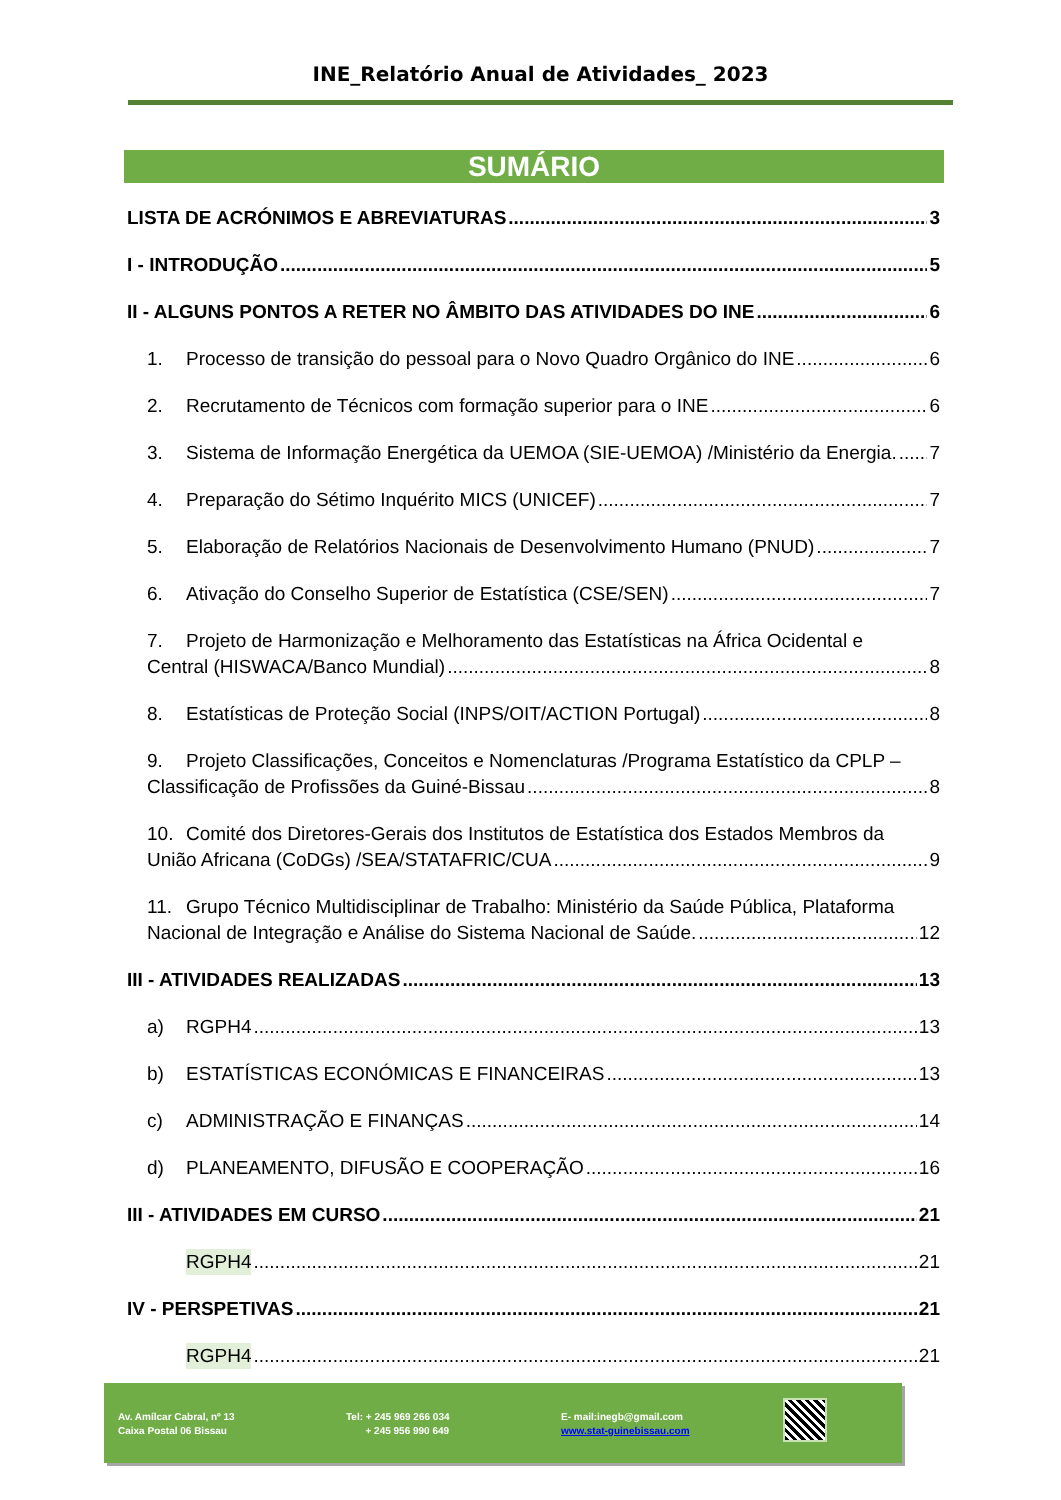INE_Relatório Anual de Atividades_ 2023
SUMÁRIO
LISTA DE ACRÓNIMOS E ABREVIATURAS 3
I - INTRODUÇÃO 5
II - ALGUNS PONTOS A RETER NO ÂMBITO DAS ATIVIDADES DO INE 6
1. Processo de transição do pessoal para o Novo Quadro Orgânico do INE 6
2. Recrutamento de Técnicos com formação superior para o INE 6
3. Sistema de Informação Energética da UEMOA (SIE-UEMOA) /Ministério da Energia. 7
4. Preparação do Sétimo Inquérito MICS (UNICEF) 7
5. Elaboração de Relatórios Nacionais de Desenvolvimento Humano (PNUD) 7
6. Ativação do Conselho Superior de Estatística (CSE/SEN) 7
7. Projeto de Harmonização e Melhoramento das Estatísticas na África Ocidental e
Central (HISWACA/Banco Mundial) 8
8. Estatísticas de Proteção Social (INPS/OIT/ACTION Portugal) 8
9. Projeto Classificações, Conceitos e Nomenclaturas /Programa Estatístico da CPLP –
Classificação de Profissões da Guiné-Bissau 8
10. Comité dos Diretores-Gerais dos Institutos de Estatística dos Estados Membros da
União Africana (CoDGs) /SEA/STATAFRIC/CUA 9
11. Grupo Técnico Multidisciplinar de Trabalho: Ministério da Saúde Pública, Plataforma
Nacional de Integração e Análise do Sistema Nacional de Saúde. 12
III - ATIVIDADES REALIZADAS 13
a) RGPH4 13
b) ESTATÍSTICAS ECONÓMICAS E FINANCEIRAS 13
c) ADMINISTRAÇÃO E FINANÇAS 14
d) PLANEAMENTO, DIFUSÃO E COOPERAÇÃO 16
III - ATIVIDADES EM CURSO 21
RGPH4 21
IV - PERSPETIVAS 21
RGPH4 21
Av. Amílcar Cabral, nº 13
Caixa Postal 06 Bissau
Tel: + 245 969 266 034
+ 245 956 990 649
E- mail:inegb@gmail.com
www.stat-guinebissau.com